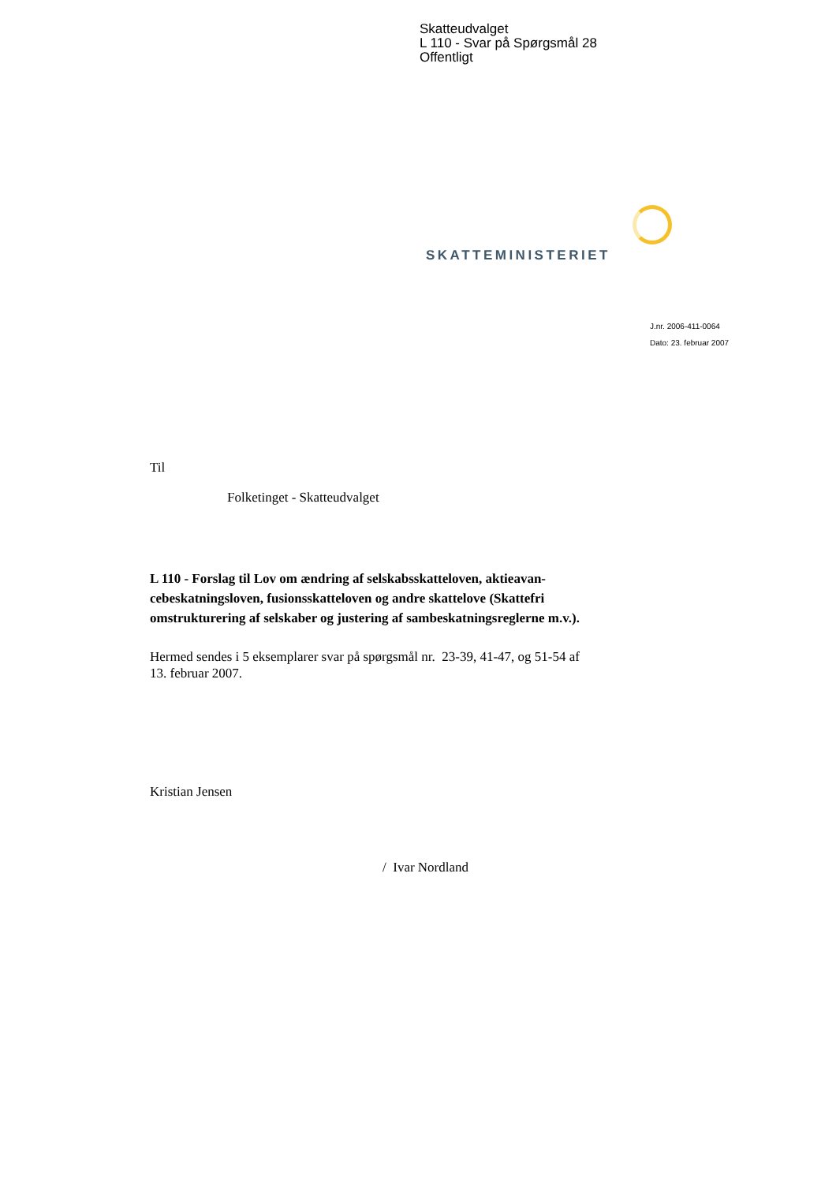Skatteudvalget
L 110 - Svar på Spørgsmål 28
Offentligt
SKATTEMINISTERIET
J.nr. 2006-411-0064
Dato: 23. februar 2007
Til
Folketinget - Skatteudvalget
L 110 - Forslag til Lov om ændring af selskabsskatteloven, aktieavan­cebeskatningsloven, fusionsskatteloven og andre skattelove (Skattefri omstrukturering af selskaber og justering af sambeskatningsreglerne m.v.).
Hermed sendes i 5 eksemplarer svar på spørgsmål nr. 23-39, 41-47, og 51-54 af 13. februar 2007.
Kristian Jensen
/ Ivar Nordland